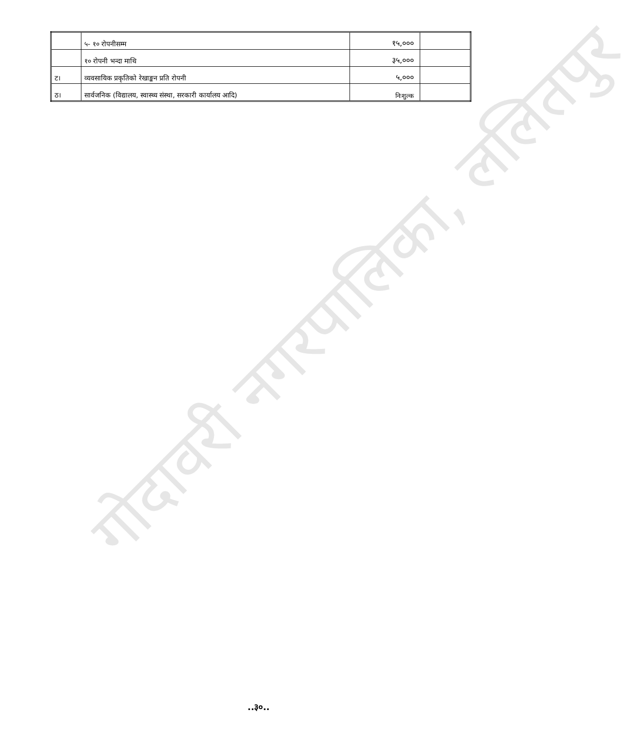गोदावरी नगरपालिका, ललितपुर
| | ५- १० रोपनीसम्म | १५,००० | |
| | १० रोपनी भन्दा माथि | ३५,००० | |
| ट। | व्यवसायिक प्रकृतिको रेखाङ्कन प्रति रोपनी | ५,००० | |
| ठ। | सार्वजनिक (विद्यालय, स्वास्थ्य संस्था, सरकारी कार्यालय आदि) | निःशुल्क | |
..३०..